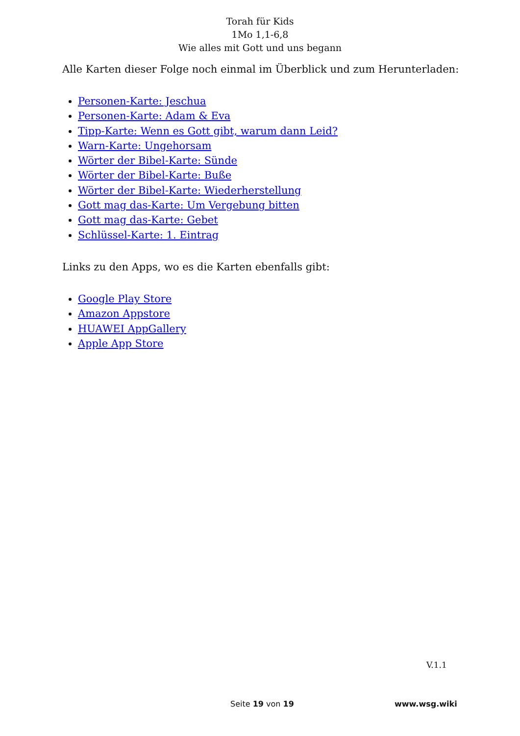Torah für Kids
1Mo 1,1-6,8
Wie alles mit Gott und uns begann
Alle Karten dieser Folge noch einmal im Überblick und zum Herunterladen:
Personen-Karte: Jeschua
Personen-Karte: Adam & Eva
Tipp-Karte: Wenn es Gott gibt, warum dann Leid?
Warn-Karte: Ungehorsam
Wörter der Bibel-Karte: Sünde
Wörter der Bibel-Karte: Buße
Wörter der Bibel-Karte: Wiederherstellung
Gott mag das-Karte: Um Vergebung bitten
Gott mag das-Karte: Gebet
Schlüssel-Karte: 1. Eintrag
Links zu den Apps, wo es die Karten ebenfalls gibt:
Google Play Store
Amazon Appstore
HUAWEI AppGallery
Apple App Store
V.1.1
Seite 19 von 19 www.wsg.wiki